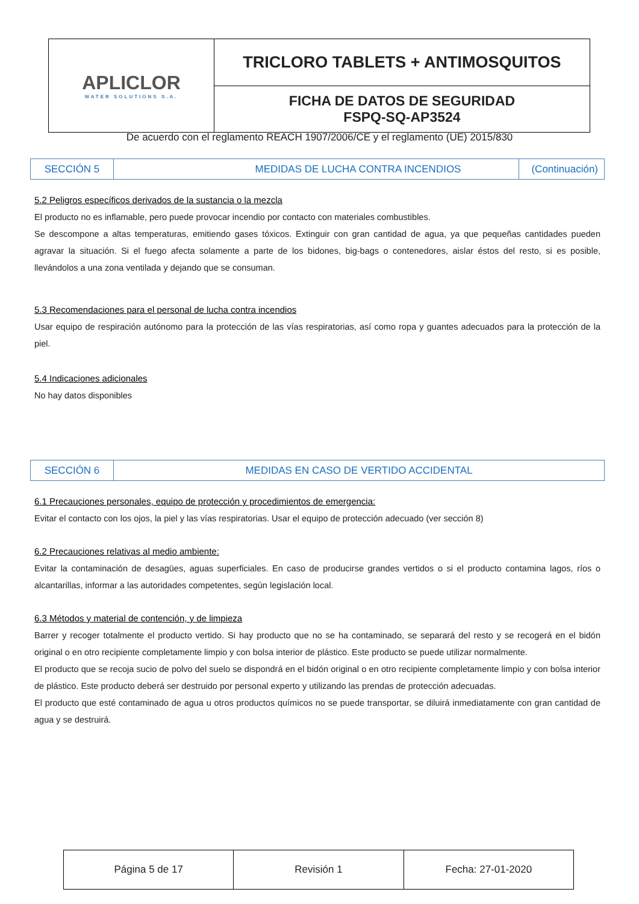| APLICLOR WATER SOLUTIONS S.A. | TRICLORO TABLETS + ANTIMOSQUITOS |
| | FICHA DE DATOS DE SEGURIDAD FSPQ-SQ-AP3524 |
De acuerdo con el reglamento REACH 1907/2006/CE y el reglamento (UE) 2015/830
| SECCIÓN 5 | MEDIDAS DE LUCHA CONTRA INCENDIOS | (Continuación) |
5.2 Peligros específicos derivados de la sustancia o la mezcla
El producto no es inflamable, pero puede provocar incendio por contacto con materiales combustibles.
Se descompone a altas temperaturas, emitiendo gases tóxicos. Extinguir con gran cantidad de agua, ya que pequeñas cantidades pueden agravar la situación. Si el fuego afecta solamente a parte de los bidones, big-bags o contenedores, aislar éstos del resto, si es posible, llevándolos a una zona ventilada y dejando que se consuman.
5.3 Recomendaciones para el personal de lucha contra incendios
Usar equipo de respiración autónomo para la protección de las vías respiratorias, así como ropa y guantes adecuados para la protección de la piel.
5.4 Indicaciones adicionales
No hay datos disponibles
| SECCIÓN 6 | MEDIDAS EN CASO DE VERTIDO ACCIDENTAL |
6.1 Precauciones personales, equipo de protección y procedimientos de emergencia:
Evitar el contacto con los ojos, la piel y las vías respiratorias. Usar el equipo de protección adecuado (ver sección 8)
6.2 Precauciones relativas al medio ambiente:
Evitar la contaminación de desagües, aguas superficiales. En caso de producirse grandes vertidos o si el producto contamina lagos, ríos o alcantarillas, informar a las autoridades competentes, según legislación local.
6.3 Métodos y material de contención, y de limpieza
Barrer y recoger totalmente el producto vertido. Si hay producto que no se ha contaminado, se separará del resto y se recogerá en el bidón original o en otro recipiente completamente limpio y con bolsa interior de plástico. Este producto se puede utilizar normalmente.
El producto que se recoja sucio de polvo del suelo se dispondrá en el bidón original o en otro recipiente completamente limpio y con bolsa interior de plástico. Este producto deberá ser destruido por personal experto y utilizando las prendas de protección adecuadas.
El producto que esté contaminado de agua u otros productos químicos no se puede transportar, se diluirá inmediatamente con gran cantidad de agua y se destruirá.
| Página 5 de 17 | Revisión 1 | Fecha: 27-01-2020 |